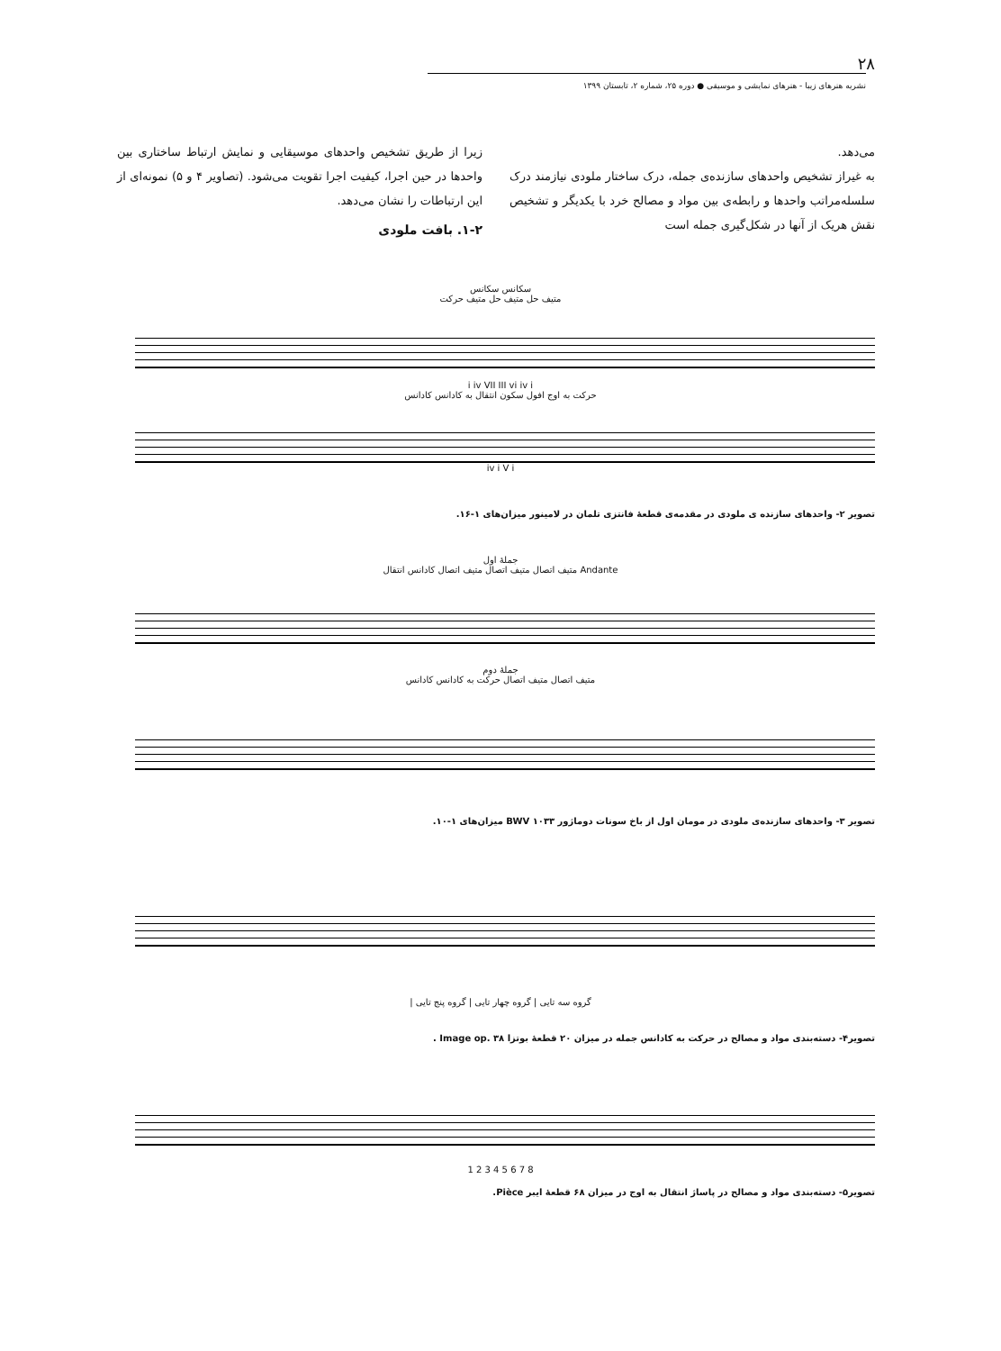۲۸
نشریه هنرهای زیبا - هنرهای نمایشی و موسیقی ● دوره ۲۵، شماره ۲، تابستان ۱۳۹۹
می‌دهد.
به غیراز تشخیص واحدهای سازنده‌ی جمله، درک ساختار ملودی نیازمند درک سلسله‌مراتب واحدها و رابطه‌ی بین مواد و مصالح خرد با یکدیگر و تشخیص نقش هریک از آنها در شکل‌گیری جمله است
زیرا از طریق تشخیص واحدهای موسیقایی و نمایش ارتباط ساختاری بین واحدها در حین اجرا، کیفیت اجرا تقویت می‌شود. (تصاویر ۴ و ۵) نمونه‌ای از این ارتباطات را نشان می‌دهد.
۱-۲. بافت ملودی
سکانس سکانس
متیف حل متیف حل متیف حرکت
i iv VII III vi iv i
حرکت به اوج افول سکون انتقال به کادانس کادانس
iv i V i
تصویر ۲- واحدهای سازنده ی ملودی در مقدمه‌ی قطعهٔ فانتزی تلمان در لامینور میزان‌های ۱-۱۶.
جملهٔ اول
Andante متیف اتصال متیف اتصال متیف اتصال کادانس انتقال
جملهٔ دوم
متیف اتصال متیف اتصال حرکت به کادانس کادانس
تصویر ۳- واحدهای سازنده‌ی ملودی در مومان اول از باخ سونات دوماژور BWV ۱۰۳۳ میزان‌های ۱-۱۰.
گروه سه تایی | گروه چهار تایی | گروه پنج تایی |
تصویر۴- دسته‌بندی مواد و مصالح در حرکت به کادانس جمله در میزان ۲۰ قطعهٔ بوتزا Image op. ۳۸ .
1 2 3 4 5 6 7 8
تصویر۵- دسته‌بندی مواد و مصالح در پاساژ انتقال به اوج در میزان ۶۸ قطعهٔ ایبر Pièce.